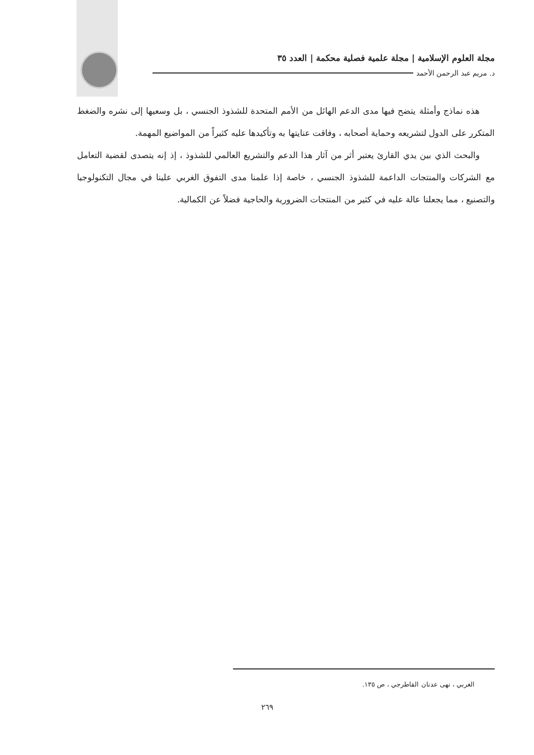مجلة العلوم الإسلامية | مجلة علمية فصلية محكمة | العدد ٣٥
د. مريم عبد الرحمن الأحمد
هذه نماذج وأمثلة يتضح فيها مدى الدعم الهائل من الأمم المتحدة للشذوذ الجنسي ، بل وسعيها إلى نشره والضغط المتكرر على الدول لتشريعه وحماية أصحابه ، وفاقت عنايتها به وتأكيدها عليه كثيراً من المواضيع المهمة.
والبحث الذي بين يدي القارئ يعتبر أثر من آثار هذا الدعم والتشريع العالمي للشذوذ ، إذ إنه يتصدى لقضية التعامل مع الشركات والمنتجات الداعمة للشذوذ الجنسي ، خاصة إذا علمنا مدى التفوق الغربي علينا في مجال التكنولوجيا والتصنيع ، مما يجعلنا عالة عليه في كثير من المنتجات الضرورية والحاجية فضلاً عن الكمالية.
الغربي ، نهى عدنان القاطرجي ، ص ١٣٥.
٢٦٩